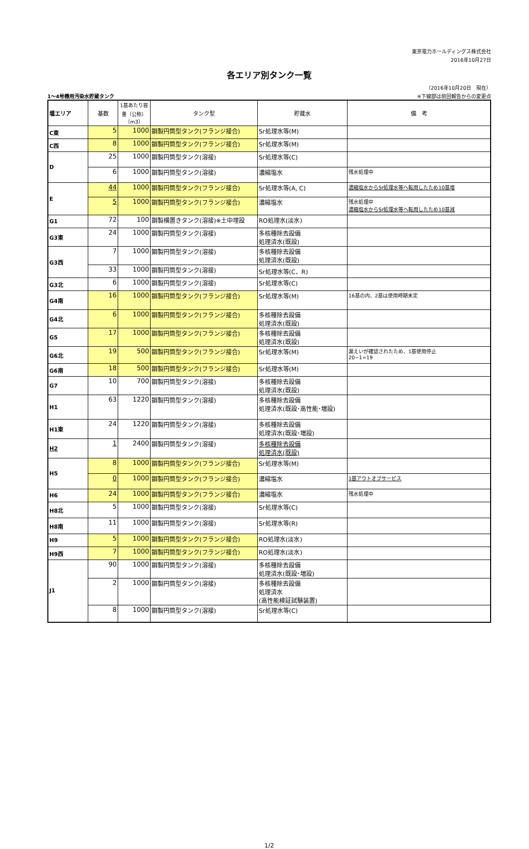東京電力ホールディングス株式会社
2016年10月27日
各エリア別タンク一覧
（2016年10月20日　現在）
1～4号機用汚染水貯蔵タンク ※下線部は前回報告からの変更点
| 堰エリア | 基数 | 1基あたり容量（公称）〔m3〕 | タンク型 | 貯蔵水 | 備 考 |
| --- | --- | --- | --- | --- | --- |
| C東 | 5 | 1000 | 鋼製円筒型タンク(フランジ接合) | Sr処理水等(M) | |
| C西 | 8 | 1000 | 鋼製円筒型タンク(フランジ接合) | Sr処理水等(M) | |
| D | 25 | 1000 | 鋼製円筒型タンク(溶接) | Sr処理水等(C) | |
| | 6 | 1000 | 鋼製円筒型タンク(溶接) | 濃縮塩水 | 残水処理中 |
| E | 44 | 1000 | 鋼製円筒型タンク(フランジ接合) | Sr処理水等(A, C) | 濃縮塩水からSr処理水等へ転用したため10基増 |
| | 5 | 1000 | 鋼製円筒型タンク(フランジ接合) | 濃縮塩水 | 残水処理中 濃縮塩水からSr処理水等へ転用したため10基減 |
| G1 | 72 | 100 | 鋼製横置きタンク(溶接)※土中埋設 | RO処理水(淡水) | |
| G3東 | 24 | 1000 | 鋼製円筒型タンク(溶接) | 多核種除去設備 処理済水(既設) | |
| G3西 | 7 | 1000 | 鋼製円筒型タンク(溶接) | 多核種除去設備 処理済水(既設) | |
| | 33 | 1000 | 鋼製円筒型タンク(溶接) | Sr処理水等(C、R) | |
| G3北 | 6 | 1000 | 鋼製円筒型タンク(溶接) | Sr処理水等(C) | |
| G4南 | 16 | 1000 | 鋼製円筒型タンク(フランジ接合) | Sr処理水等(M) | 16基の内、2基は使用時期未定 |
| G4北 | 6 | 1000 | 鋼製円筒型タンク(フランジ接合) | 多核種除去設備 処理済水(既設) | |
| G5 | 17 | 1000 | 鋼製円筒型タンク(フランジ接合) | 多核種除去設備 処理済水(既設) | |
| G6北 | 19 | 500 | 鋼製円筒型タンク(フランジ接合) | Sr処理水等(M) | 漏えいが確認されたため、1基使用停止 20−1=19 |
| G6南 | 18 | 500 | 鋼製円筒型タンク(フランジ接合) | Sr処理水等(M) | |
| G7 | 10 | 700 | 鋼製円筒型タンク(溶接) | 多核種除去設備 処理済水(既設) | |
| H1 | 63 | 1220 | 鋼製円筒型タンク(溶接) | 多核種除去設備 処理済水(既設･高性能･増設) | |
| H1東 | 24 | 1220 | 鋼製円筒型タンク(溶接) | 多核種除去設備 処理済水(既設･増設) | |
| H2 | 1 | 2400 | 鋼製円筒型タンク(溶接) | 多核種除去設備 処理済水(既設) | |
| H5 | 8 | 1000 | 鋼製円筒型タンク(フランジ接合) | Sr処理水等(M) | |
| | 0 | 1000 | 鋼製円筒型タンク(フランジ接合) | 濃縮塩水 | 1基アウトオブサービス |
| H6 | 24 | 1000 | 鋼製円筒型タンク(フランジ接合) | 濃縮塩水 | 残水処理中 |
| H8北 | 5 | 1000 | 鋼製円筒型タンク(溶接) | Sr処理水等(C) | |
| H8南 | 11 | 1000 | 鋼製円筒型タンク(溶接) | Sr処理水等(R) | |
| H9 | 5 | 1000 | 鋼製円筒型タンク(フランジ接合) | RO処理水(淡水) | |
| H9西 | 7 | 1000 | 鋼製円筒型タンク(フランジ接合) | RO処理水(淡水) | |
| J1 | 90 | 1000 | 鋼製円筒型タンク(溶接) | 多核種除去設備 処理済水(既設･増設) | |
| | 2 | 1000 | 鋼製円筒型タンク(溶接) | 多核種除去設備 処理済水 (高性能検証試験装置) | |
| | 8 | 1000 | 鋼製円筒型タンク(溶接) | Sr処理水等(C) | |
1/2